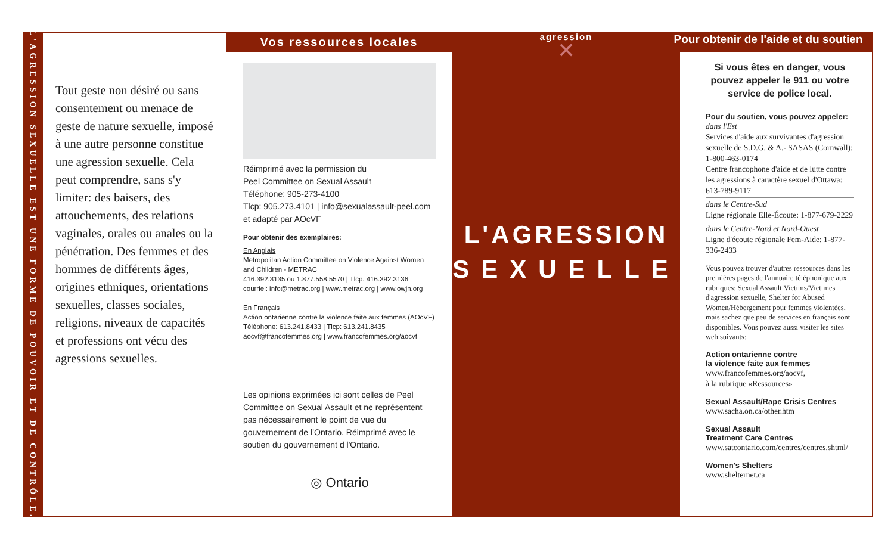L'AGRESSION SEXUELLE EST UNE FORME DE POUVOIR ET DE CONTRÔLE.
Tout geste non désiré ou sans consentement ou menace de geste de nature sexuelle, imposé à une autre personne constitue une agression sexuelle. Cela peut comprendre, sans s'y limiter: des baisers, des attouchements, des relations vaginales, orales ou anales ou la pénétration. Des femmes et des hommes de différents âges, origines ethniques, orientations sexuelles, classes sociales, religions, niveaux de capacités et professions ont vécu des agressions sexuelles.
Vos ressources locales
Réimprimé avec la permission du
Peel Committee on Sexual Assault
Téléphone: 905-273-4100
Tlcp: 905.273.4101 | info@sexualassault-peel.com
et adapté par AOcVF
Pour obtenir des exemplaires:
En Anglais
Metropolitan Action Committee on Violence Against Women and Children - METRAC
416.392.3135 ou 1.877.558.5570 | Tlcp: 416.392.3136
courriel: info@metrac.org | www.metrac.org | www.owjn.org
En Français
Action ontarienne contre la violence faite aux femmes (AOcVF)
Téléphone: 613.241.8433 | Tlcp: 613.241.8435
aocvf@francofemmes.org | www.francofemmes.org/aocvf
Les opinions exprimées ici sont celles de Peel Committee on Sexual Assault et ne représentent pas nécessairement le point de vue du gouvernement de l’Ontario. Réimprimé avec le soutien du gouvernement d l'Ontario.
◎ Ontario
agression
✕
L'AGRESSION
SEXUELLE
Si vous êtes en danger, vous pouvez appeler le 911 ou votre service de police local.
Pour du soutien, vous pouvez appeler:
dans l'Est
Services d'aide aux survivantes d'agression sexuelle de S.D.G. & A.- SASAS (Cornwall): 1-800-463-0174
Centre francophone d'aide et de lutte contre les agressions à caractère sexuel d'Ottawa: 613-789-9117
dans le Centre-Sud
Ligne régionale Elle-Écoute: 1-877-679-2229
dans le Centre-Nord et Nord-Ouest
Ligne d'écoute régionale Fem-Aide: 1-877-336-2433
Vous pouvez trouver d'autres ressources dans les premières pages de l'annuaire téléphonique aux rubriques: Sexual Assault Victims/Victimes d'agression sexuelle, Shelter for Abused Women/Hébergement pour femmes violentées, mais sachez que peu de services en français sont disponibles. Vous pouvez aussi visiter les sites web suivants:
Action ontarienne contre
la violence faite aux femmes
www.francofemmes.org/aocvf,
à la rubrique «Ressources»
Sexual Assault/Rape Crisis Centres
www.sacha.on.ca/other.htm
Sexual Assault
Treatment Care Centres
www.satcontario.com/centres/centres.shtml/
Women's Shelters
www.shelternet.ca
Pour obtenir de l'aide et du soutien